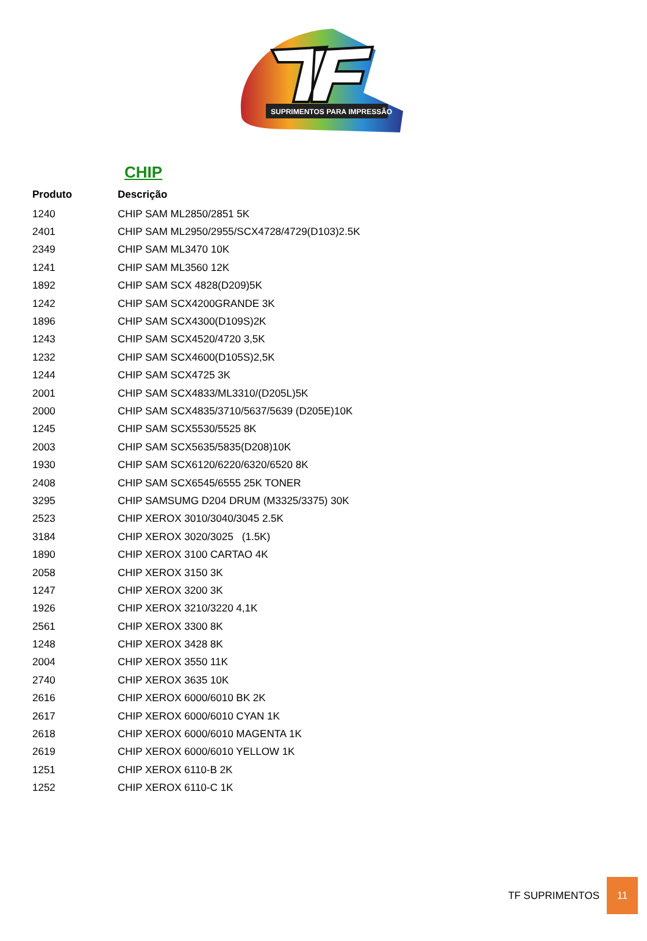SUPRIMENTOS PARA IMPRESSÃO
CHIP
| Produto | Descrição |
| --- | --- |
| 1240 | CHIP SAM ML2850/2851 5K |
| 2401 | CHIP SAM ML2950/2955/SCX4728/4729(D103)2.5K |
| 2349 | CHIP SAM ML3470 10K |
| 1241 | CHIP SAM ML3560 12K |
| 1892 | CHIP SAM SCX 4828(D209)5K |
| 1242 | CHIP SAM SCX4200GRANDE 3K |
| 1896 | CHIP SAM SCX4300(D109S)2K |
| 1243 | CHIP SAM SCX4520/4720 3,5K |
| 1232 | CHIP SAM SCX4600(D105S)2,5K |
| 1244 | CHIP SAM SCX4725 3K |
| 2001 | CHIP SAM SCX4833/ML3310/(D205L)5K |
| 2000 | CHIP SAM SCX4835/3710/5637/5639 (D205E)10K |
| 1245 | CHIP SAM SCX5530/5525 8K |
| 2003 | CHIP SAM SCX5635/5835(D208)10K |
| 1930 | CHIP SAM SCX6120/6220/6320/6520 8K |
| 2408 | CHIP SAM SCX6545/6555 25K TONER |
| 3295 | CHIP SAMSUMG D204 DRUM (M3325/3375) 30K |
| 2523 | CHIP XEROX 3010/3040/3045 2.5K |
| 3184 | CHIP XEROX 3020/3025 (1.5K) |
| 1890 | CHIP XEROX 3100 CARTAO 4K |
| 2058 | CHIP XEROX 3150 3K |
| 1247 | CHIP XEROX 3200 3K |
| 1926 | CHIP XEROX 3210/3220 4,1K |
| 2561 | CHIP XEROX 3300 8K |
| 1248 | CHIP XEROX 3428 8K |
| 2004 | CHIP XEROX 3550 11K |
| 2740 | CHIP XEROX 3635 10K |
| 2616 | CHIP XEROX 6000/6010 BK 2K |
| 2617 | CHIP XEROX 6000/6010 CYAN 1K |
| 2618 | CHIP XEROX 6000/6010 MAGENTA 1K |
| 2619 | CHIP XEROX 6000/6010 YELLOW 1K |
| 1251 | CHIP XEROX 6110-B 2K |
| 1252 | CHIP XEROX 6110-C 1K |
TF SUPRIMENTOS
11